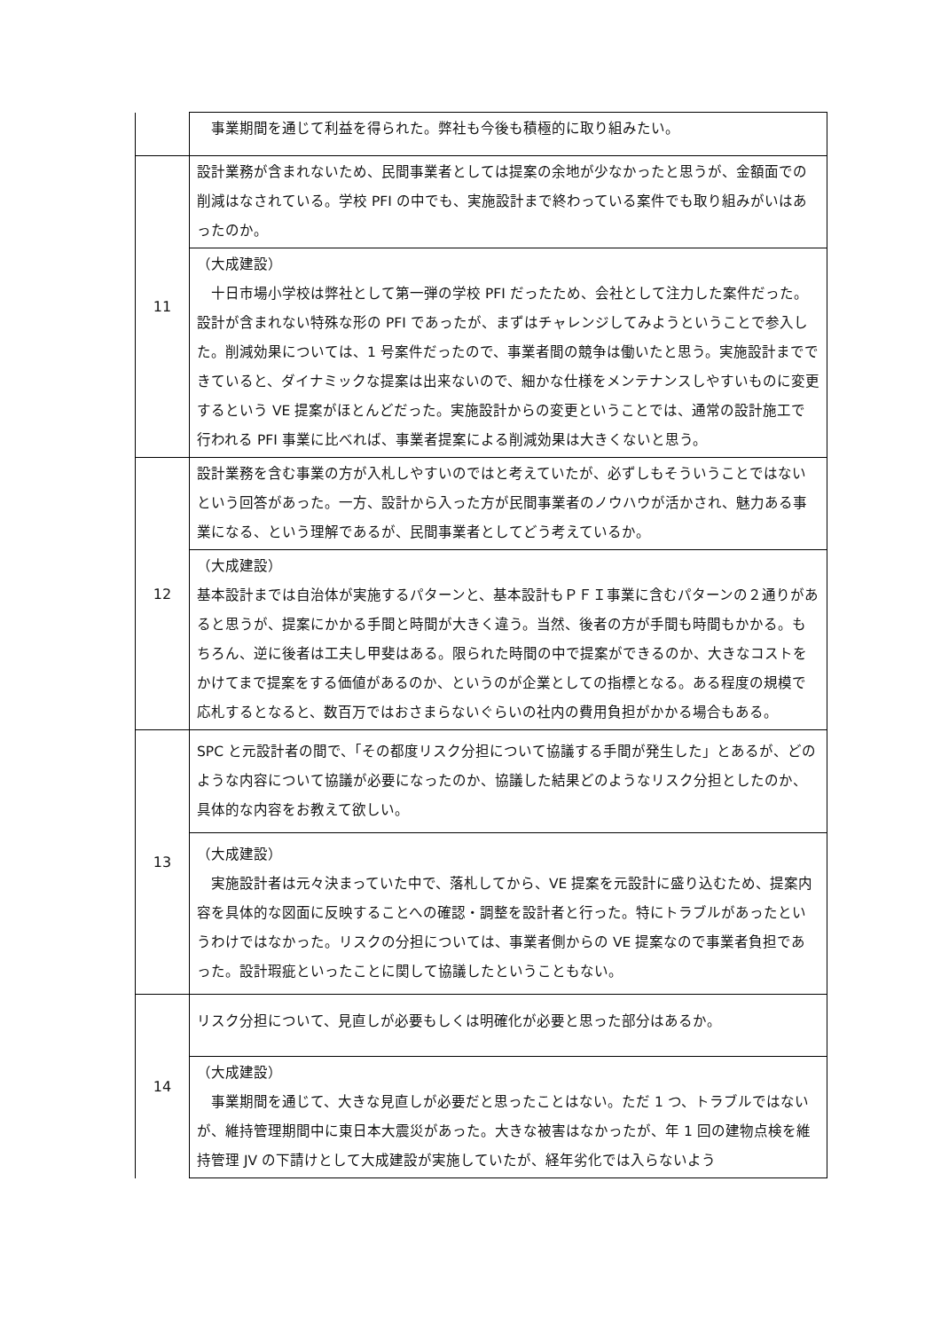| | 事業期間を通じて利益を得られた。弊社も今後も積極的に取り組みたい。 |
| 11 | 設計業務が含まれないため、民間事業者としては提案の余地が少なかったと思うが、金額面での削減はなされている。学校 PFI の中でも、実施設計まで終わっている案件でも取り組みがいはあったのか。 |
| | （大成建設） 十日市場小学校は弊社として第一弾の学校 PFI だったため、会社として注力した案件だった。設計が含まれない特殊な形の PFI であったが、まずはチャレンジしてみようということで参入した。削減効果については、1 号案件だったので、事業者間の競争は働いたと思う。実施設計までできていると、ダイナミックな提案は出来ないので、細かな仕様をメンテナンスしやすいものに変更するという VE 提案がほとんどだった。実施設計からの変更ということでは、通常の設計施工で行われる PFI 事業に比べれば、事業者提案による削減効果は大きくないと思う。 |
| 12 | 設計業務を含む事業の方が入札しやすいのではと考えていたが、必ずしもそういうことではないという回答があった。一方、設計から入った方が民間事業者のノウハウが活かされ、魅力ある事業になる、という理解であるが、民間事業者としてどう考えているか。 |
| | （大成建設） 基本設計までは自治体が実施するパターンと、基本設計もＰＦＩ事業に含むパターンの２通りがあると思うが、提案にかかる手間と時間が大きく違う。当然、後者の方が手間も時間もかかる。もちろん、逆に後者は工夫し甲斐はある。限られた時間の中で提案ができるのか、大きなコストをかけてまで提案をする価値があるのか、というのが企業としての指標となる。ある程度の規模で応札するとなると、数百万ではおさまらないぐらいの社内の費用負担がかかる場合もある。 |
| 13 | SPC と元設計者の間で、「その都度リスク分担について協議する手間が発生した」とあるが、どのような内容について協議が必要になったのか、協議した結果どのようなリスク分担としたのか、具体的な内容をお教えて欲しい。 |
| | （大成建設） 実施設計者は元々決まっていた中で、落札してから、VE 提案を元設計に盛り込むため、提案内容を具体的な図面に反映することへの確認・調整を設計者と行った。特にトラブルがあったというわけではなかった。リスクの分担については、事業者側からの VE 提案なので事業者負担であった。設計瑕疵といったことに関して協議したということもない。 |
| 14 | リスク分担について、見直しが必要もしくは明確化が必要と思った部分はあるか。 |
| | （大成建設） 事業期間を通じて、大きな見直しが必要だと思ったことはない。ただ 1 つ、トラブルではないが、維持管理期間中に東日本大震災があった。大きな被害はなかったが、年 1 回の建物点検を維持管理 JV の下請けとして大成建設が実施していたが、経年劣化では入らないよう |